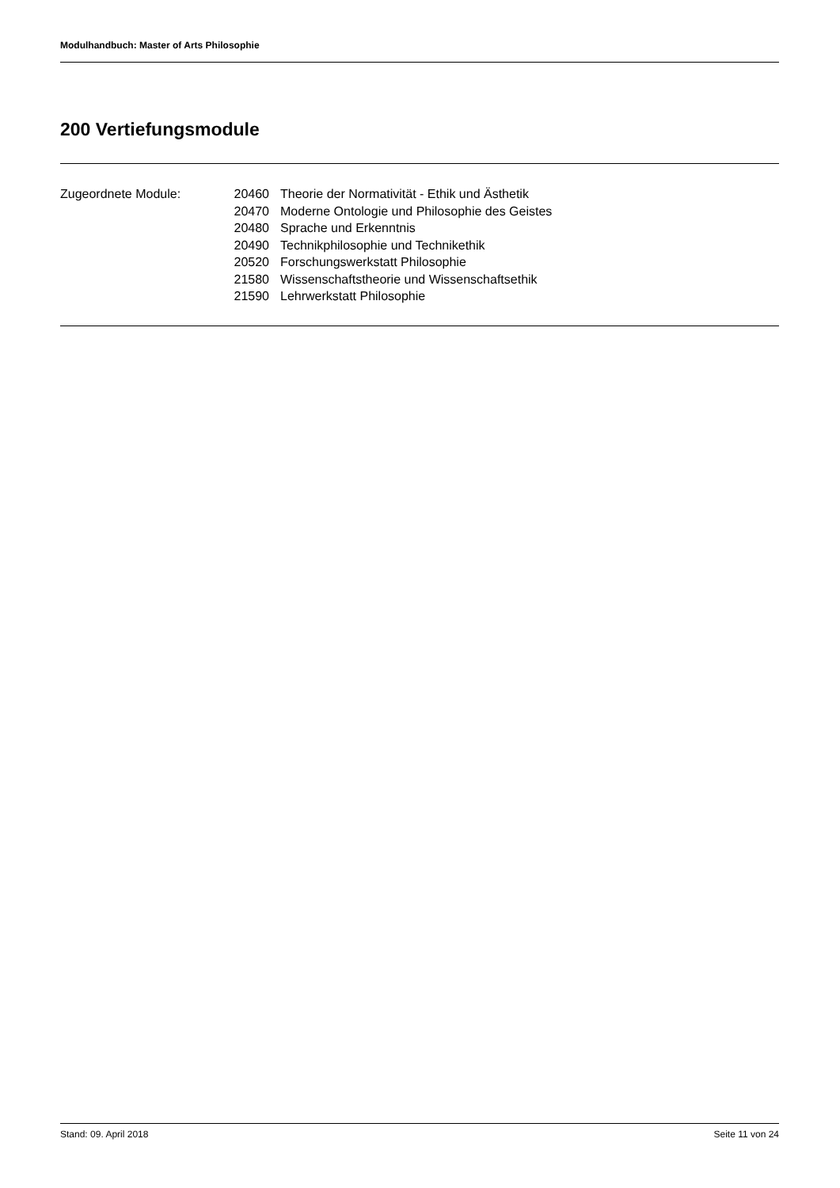Modulhandbuch: Master of Arts Philosophie
200 Vertiefungsmodule
| Zugeordnete Module: | 20460 | Theorie der Normativität - Ethik und Ästhetik |
| | 20470 | Moderne Ontologie und Philosophie des Geistes |
| | 20480 | Sprache und Erkenntnis |
| | 20490 | Technikphilosophie und Technikethik |
| | 20520 | Forschungswerkstatt Philosophie |
| | 21580 | Wissenschaftstheorie und Wissenschaftsethik |
| | 21590 | Lehrwerkstatt Philosophie |
Stand: 09. April 2018 Seite 11 von 24